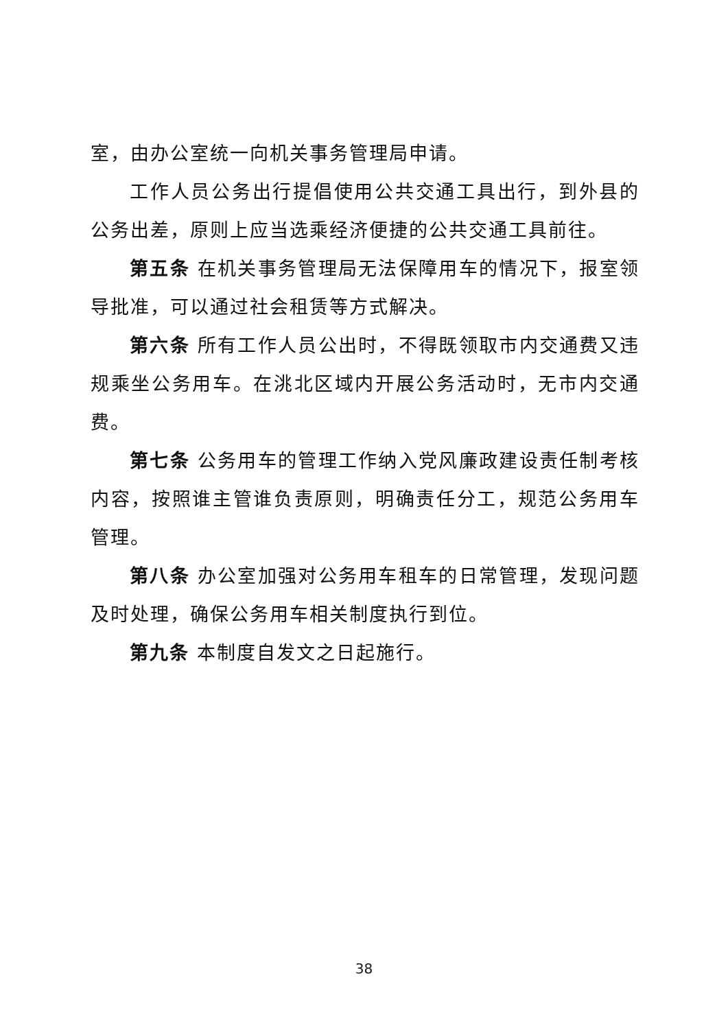室，由办公室统一向机关事务管理局申请。
工作人员公务出行提倡使用公共交通工具出行，到外县的公务出差，原则上应当选乘经济便捷的公共交通工具前往。
第五条 在机关事务管理局无法保障用车的情况下，报室领导批准，可以通过社会租赁等方式解决。
第六条 所有工作人员公出时，不得既领取市内交通费又违规乘坐公务用车。在洮北区域内开展公务活动时，无市内交通费。
第七条 公务用车的管理工作纳入党风廉政建设责任制考核内容，按照谁主管谁负责原则，明确责任分工，规范公务用车管理。
第八条 办公室加强对公务用车租车的日常管理，发现问题及时处理，确保公务用车相关制度执行到位。
第九条 本制度自发文之日起施行。
38